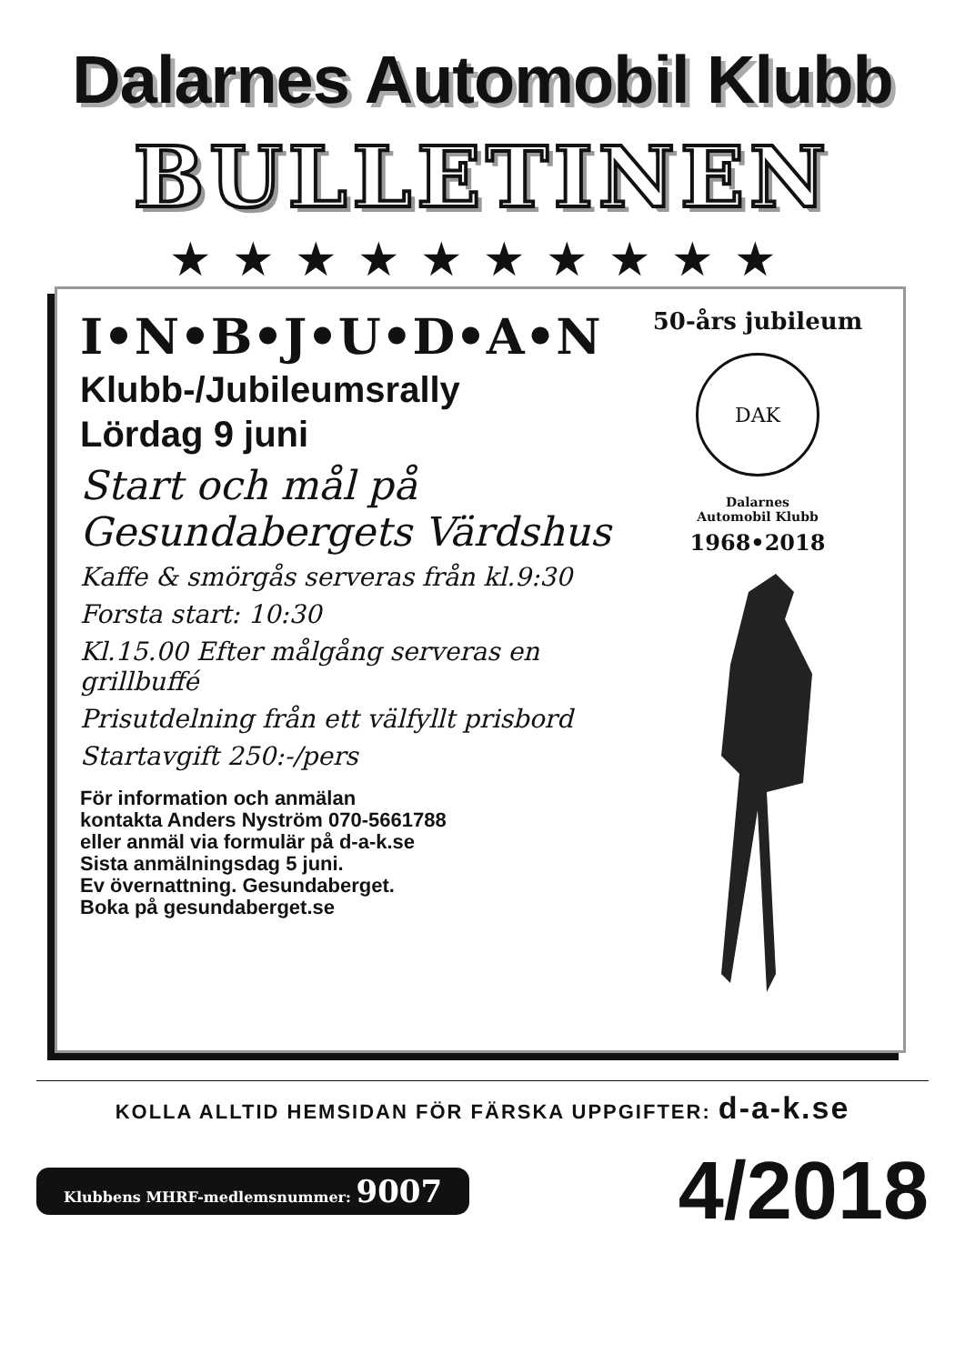Dalarnes Automobil Klubb
BULLETINEN
★★★★★★★★★★
I•N•B•J•U•D•A•N
Klubb-/Jubileumsrally
Lördag 9 juni
Start och mål på
Gesundabergets Värdshus
Kaffe & smörgås serveras från kl.9:30
Forsta start: 10:30
Kl.15.00 Efter målgång serveras en grillbuffé
Prisutdelning från ett välfyllt prisbord
Startavgift 250:-/pers
För information och anmälan
kontakta Anders Nyström 070-5661788
eller anmäl via formulär på d-a-k.se
Sista anmälningsdag 5 juni.
Ev övernattning. Gesundaberget.
Boka på gesundaberget.se
50-års jubileum
DAK
Dalarnes
Automobil Klubb
1968•2018
KOLLA ALLTID HEMSIDAN FÖR FÄRSKA UPPGIFTER: d-a-k.se
Klubbens MHRF-medlemsnummer: 9007
4/2018